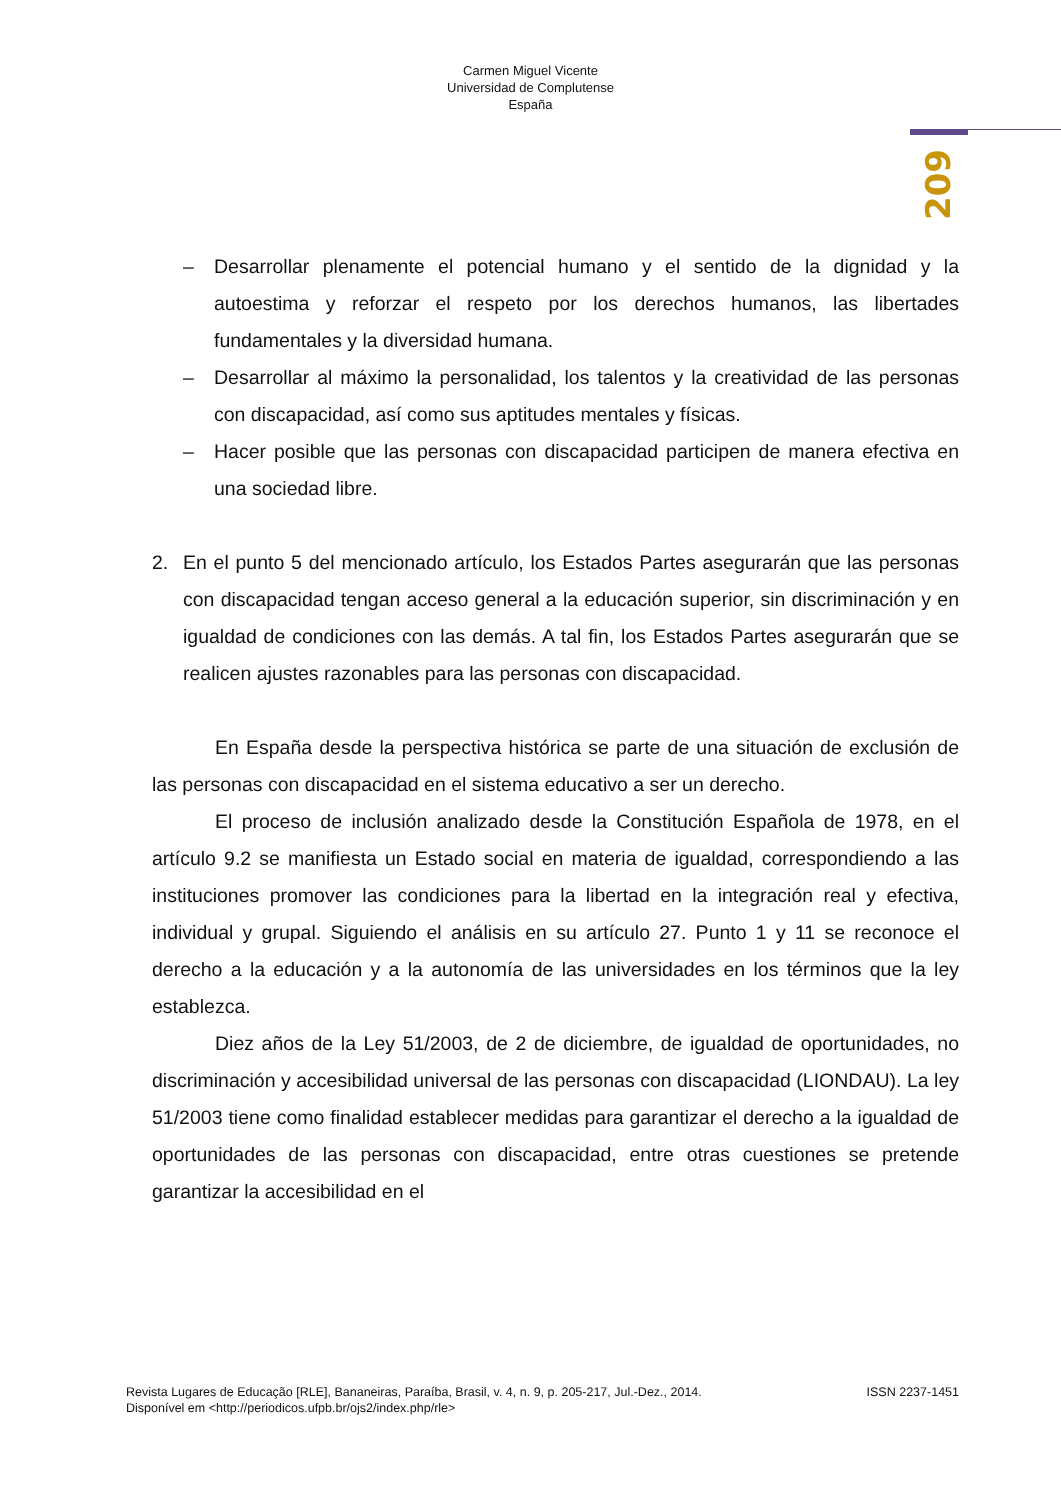Carmen Miguel Vicente
Universidad de Complutense
España
209
– Desarrollar plenamente el potencial humano y el sentido de la dignidad y la autoestima y reforzar el respeto por los derechos humanos, las libertades fundamentales y la diversidad humana.
– Desarrollar al máximo la personalidad, los talentos y la creatividad de las personas con discapacidad, así como sus aptitudes mentales y físicas.
– Hacer posible que las personas con discapacidad participen de manera efectiva en una sociedad libre.
2. En el punto 5 del mencionado artículo, los Estados Partes asegurarán que las personas con discapacidad tengan acceso general a la educación superior, sin discriminación y en igualdad de condiciones con las demás. A tal fin, los Estados Partes asegurarán que se realicen ajustes razonables para las personas con discapacidad.
En España desde la perspectiva histórica se parte de una situación de exclusión de las personas con discapacidad en el sistema educativo a ser un derecho.
El proceso de inclusión analizado desde la Constitución Española de 1978, en el artículo 9.2 se manifiesta un Estado social en materia de igualdad, correspondiendo a las instituciones promover las condiciones para la libertad en la integración real y efectiva, individual y grupal. Siguiendo el análisis en su artículo 27. Punto 1 y 11 se reconoce el derecho a la educación y a la autonomía de las universidades en los términos que la ley establezca.
Diez años de la Ley 51/2003, de 2 de diciembre, de igualdad de oportunidades, no discriminación y accesibilidad universal de las personas con discapacidad (LIONDAU). La ley 51/2003 tiene como finalidad establecer medidas para garantizar el derecho a la igualdad de oportunidades de las personas con discapacidad, entre otras cuestiones se pretende garantizar la accesibilidad en el
Revista Lugares de Educação [RLE], Bananeiras, Paraíba, Brasil, v. 4, n. 9, p. 205-217, Jul.-Dez., 2014. ISSN 2237-1451
Disponível em <http://periodicos.ufpb.br/ojs2/index.php/rle>